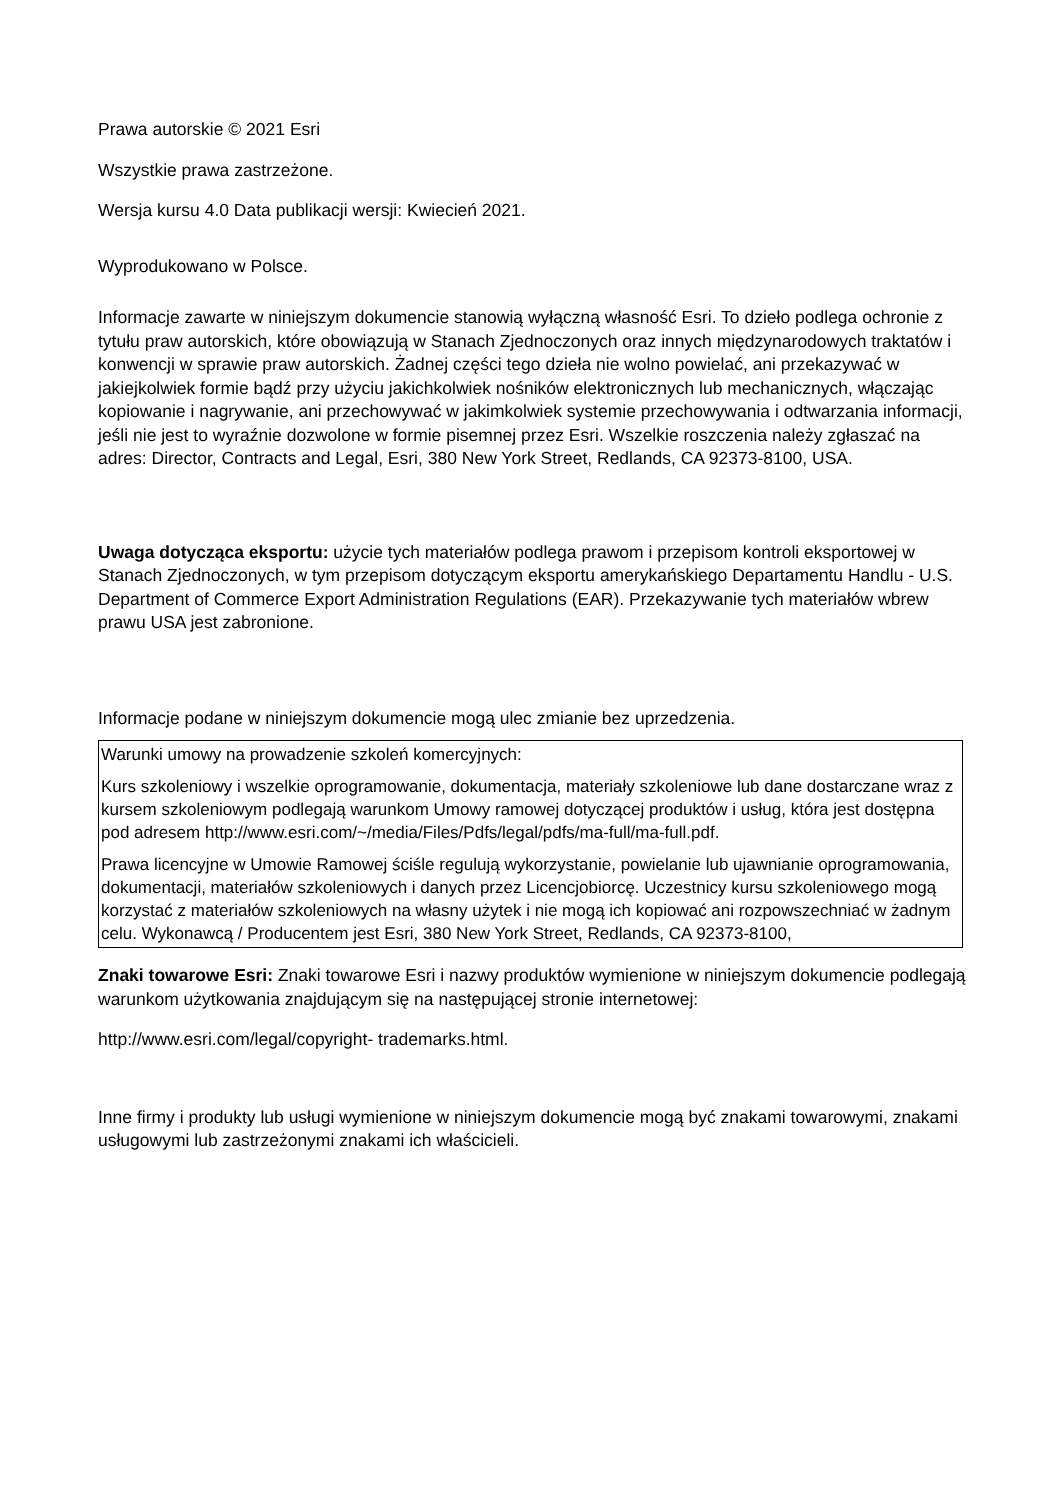Prawa autorskie © 2021 Esri
Wszystkie prawa zastrzeżone.
Wersja kursu 4.0 Data publikacji wersji: Kwiecień 2021.
Wyprodukowano w Polsce.
Informacje zawarte w niniejszym dokumencie stanowią wyłączną własność Esri. To dzieło podlega ochronie z tytułu praw autorskich, które obowiązują w Stanach Zjednoczonych oraz innych międzynarodowych traktatów i konwencji w sprawie praw autorskich. Żadnej części tego dzieła nie wolno powielać, ani przekazywać w jakiejkolwiek formie bądź przy użyciu jakichkolwiek nośników elektronicznych lub mechanicznych, włączając kopiowanie i nagrywanie, ani przechowywać w jakimkolwiek systemie przechowywania i odtwarzania informacji, jeśli nie jest to wyraźnie dozwolone w formie pisemnej przez Esri. Wszelkie roszczenia należy zgłaszać na adres: Director, Contracts and Legal, Esri, 380 New York Street, Redlands, CA 92373-8100, USA.
Uwaga dotycząca eksportu: użycie tych materiałów podlega prawom i przepisom kontroli eksportowej w Stanach Zjednoczonych, w tym przepisom dotyczącym eksportu amerykańskiego Departamentu Handlu - U.S. Department of Commerce Export Administration Regulations (EAR). Przekazywanie tych materiałów wbrew prawu USA jest zabronione.
Informacje podane w niniejszym dokumencie mogą ulec zmianie bez uprzedzenia.
Warunki umowy na prowadzenie szkoleń komercyjnych:
Kurs szkoleniowy i wszelkie oprogramowanie, dokumentacja, materiały szkoleniowe lub dane dostarczane wraz z kursem szkoleniowym podlegają warunkom Umowy ramowej dotyczącej produktów i usług, która jest dostępna pod adresem http://www.esri.com/~/media/Files/Pdfs/legal/pdfs/ma-full/ma-full.pdf.
Prawa licencyjne w Umowie Ramowej ściśle regulują wykorzystanie, powielanie lub ujawnianie oprogramowania, dokumentacji, materiałów szkoleniowych i danych przez Licencjobiorcę. Uczestnicy kursu szkoleniowego mogą korzystać z materiałów szkoleniowych na własny użytek i nie mogą ich kopiować ani rozpowszechniać w żadnym celu. Wykonawcą / Producentem jest Esri, 380 New York Street, Redlands, CA 92373-8100,
Znaki towarowe Esri: Znaki towarowe Esri i nazwy produktów wymienione w niniejszym dokumencie podlegają warunkom użytkowania znajdującym się na następującej stronie internetowej:
http://www.esri.com/legal/copyright- trademarks.html.
Inne firmy i produkty lub usługi wymienione w niniejszym dokumencie mogą być znakami towarowymi, znakami usługowymi lub zastrzeżonymi znakami ich właścicieli.